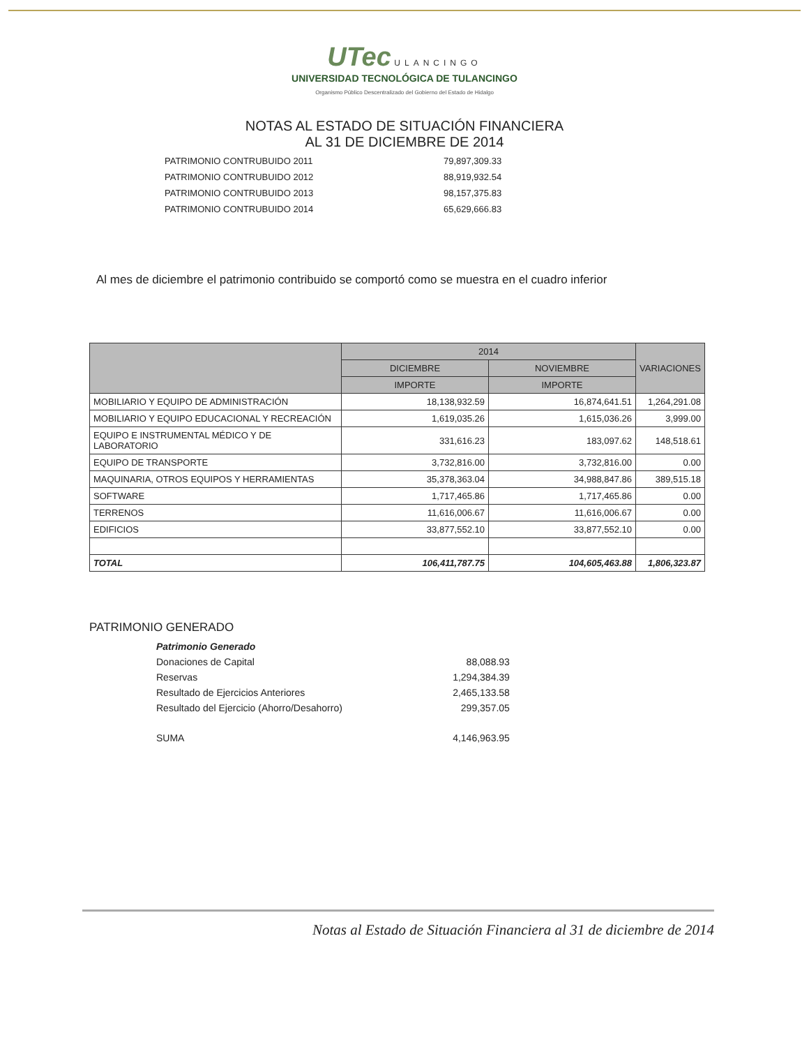UTec ULANCINGO
UNIVERSIDAD TECNOLÓGICA DE TULANCINGO
Organismo Público Descentralizado del Gobierno del Estado de Hidalgo
NOTAS AL ESTADO DE SITUACIÓN FINANCIERA
AL 31 DE DICIEMBRE DE 2014
| PATRIMONIO CONTRUBUIDO 2011 | 79,897,309.33 |
| PATRIMONIO CONTRUBUIDO 2012 | 88,919,932.54 |
| PATRIMONIO CONTRUBUIDO 2013 | 98,157,375.83 |
| PATRIMONIO CONTRUBUIDO 2014 | 65,629,666.83 |
Al mes de diciembre el patrimonio contribuido se comportó como se muestra en el cuadro inferior
| | 2014 | | VARIACIONES |
| --- | --- | --- | --- |
| | DICIEMBRE | NOVIEMBRE | |
| | IMPORTE | IMPORTE | |
| MOBILIARIO Y EQUIPO DE ADMINISTRACIÓN | 18,138,932.59 | 16,874,641.51 | 1,264,291.08 |
| MOBILIARIO Y EQUIPO EDUCACIONAL Y RECREACIÓN | 1,619,035.26 | 1,615,036.26 | 3,999.00 |
| EQUIPO E INSTRUMENTAL MÉDICO Y DE LABORATORIO | 331,616.23 | 183,097.62 | 148,518.61 |
| EQUIPO DE TRANSPORTE | 3,732,816.00 | 3,732,816.00 | 0.00 |
| MAQUINARIA, OTROS EQUIPOS Y HERRAMIENTAS | 35,378,363.04 | 34,988,847.86 | 389,515.18 |
| SOFTWARE | 1,717,465.86 | 1,717,465.86 | 0.00 |
| TERRENOS | 11,616,006.67 | 11,616,006.67 | 0.00 |
| EDIFICIOS | 33,877,552.10 | 33,877,552.10 | 0.00 |
| TOTAL | 106,411,787.75 | 104,605,463.88 | 1,806,323.87 |
PATRIMONIO GENERADO
| Patrimonio Generado | |
| Donaciones de Capital | 88,088.93 |
| Reservas | 1,294,384.39 |
| Resultado de Ejercicios Anteriores | 2,465,133.58 |
| Resultado del Ejercicio (Ahorro/Desahorro) | 299,357.05 |
| SUMA | 4,146,963.95 |
Notas al Estado de Situación Financiera al 31 de diciembre de 2014